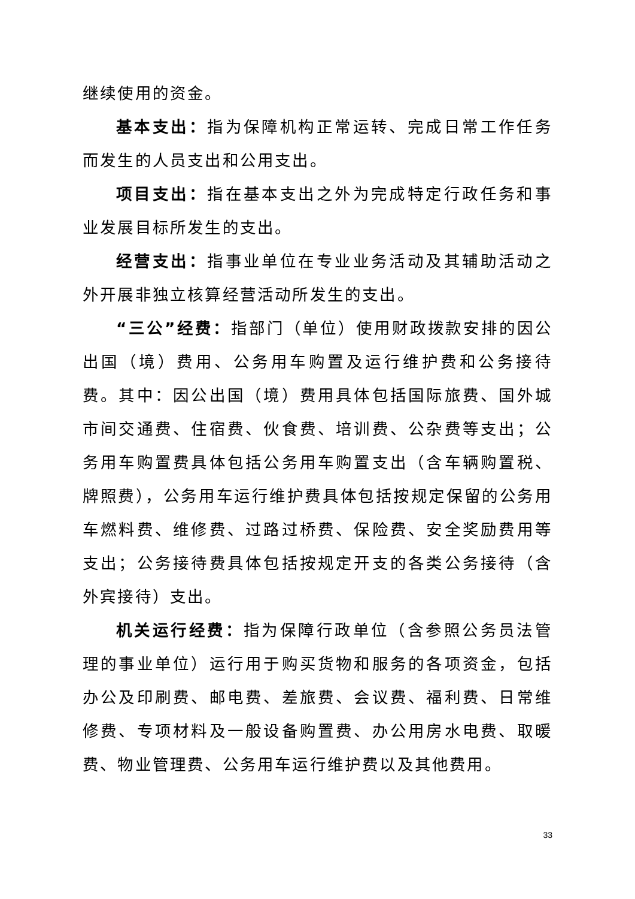继续使用的资金。
基本支出：指为保障机构正常运转、完成日常工作任务而发生的人员支出和公用支出。
项目支出：指在基本支出之外为完成特定行政任务和事业发展目标所发生的支出。
经营支出：指事业单位在专业业务活动及其辅助活动之外开展非独立核算经营活动所发生的支出。
“三公”经费：指部门（单位）使用财政拨款安排的因公出国（境）费用、公务用车购置及运行维护费和公务接待费。其中：因公出国（境）费用具体包括国际旅费、国外城市间交通费、住宿费、伙食费、培训费、公杂费等支出；公务用车购置费具体包括公务用车购置支出（含车辆购置税、牌照费），公务用车运行维护费具体包括按规定保留的公务用车燃料费、维修费、过路过桥费、保险费、安全奖励费用等支出；公务接待费具体包括按规定开支的各类公务接待（含外宾接待）支出。
机关运行经费：指为保障行政单位（含参照公务员法管理的事业单位）运行用于购买货物和服务的各项资金，包括办公及印刷费、邮电费、差旅费、会议费、福利费、日常维修费、专项材料及一般设备购置费、办公用房水电费、取暖费、物业管理费、公务用车运行维护费以及其他费用。
33